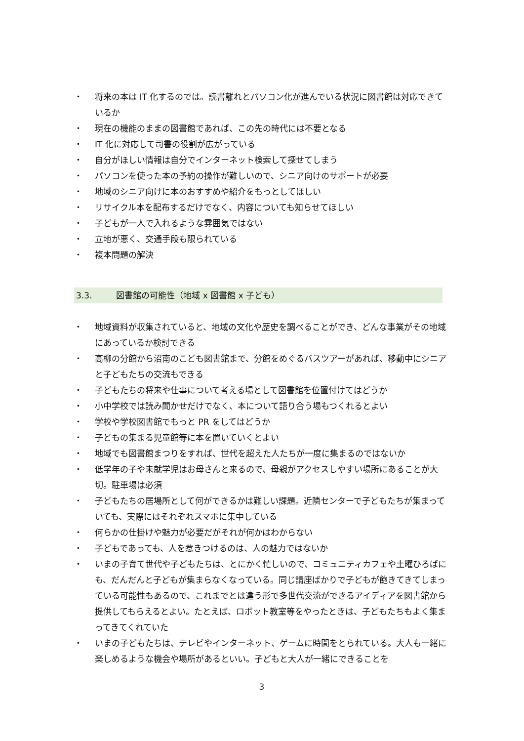・ 将来の本は IT 化するのでは。読書離れとパソコン化が進んでいる状況に図書館は対応できているか
・ 現在の機能のままの図書館であれば、この先の時代には不要となる
・ IT 化に対応して司書の役割が広がっている
・ 自分がほしい情報は自分でインターネット検索して探せてしまう
・ パソコンを使った本の予約の操作が難しいので、シニア向けのサポートが必要
・ 地域のシニア向けに本のおすすめや紹介をもっとしてほしい
・ リサイクル本を配布するだけでなく、内容についても知らせてほしい
・ 子どもが一人で入れるような雰囲気ではない
・ 立地が悪く、交通手段も限られている
・ 複本問題の解決
3.3. 図書館の可能性（地域 x 図書館 x 子ども）
・ 地域資料が収集されていると、地域の文化や歴史を調べることができ、どんな事業がその地域にあっているか検討できる
・ 高柳の分館から沼南のこども図書館まで、分館をめぐるバスツアーがあれば、移動中にシニアと子どもたちの交流もできる
・ 子どもたちの将来や仕事について考える場として図書館を位置付けてはどうか
・ 小中学校では読み聞かせだけでなく、本について語り合う場もつくれるとよい
・ 学校や学校図書館でもっと PR をしてはどうか
・ 子どもの集まる児童館等に本を置いていくとよい
・ 地域でも図書館まつりをすれば、世代を超えた人たちが一度に集まるのではないか
・ 低学年の子や未就学児はお母さんと来るので、母親がアクセスしやすい場所にあることが大切。駐車場は必須
・ 子どもたちの居場所として何ができるかは難しい課題。近隣センターで子どもたちが集まっていても、実際にはそれぞれスマホに集中している
・ 何らかの仕掛けや魅力が必要だがそれが何かはわからない
・ 子どもであっても、人を惹きつけるのは、人の魅力ではないか
・ いまの子育て世代や子どもたちは、とにかく忙しいので、コミュニティカフェや土曜ひろばにも、だんだんと子どもが集まらなくなっている。同じ講座ばかりで子どもが飽きてきてしまっている可能性もあるので、これまでとは違う形で多世代交流ができるアイディアを図書館から提供してもらえるとよい。たとえば、ロボット教室等をやったときは、子どもたちもよく集まってきてくれていた
・ いまの子どもたちは、テレビやインターネット、ゲームに時間をとられている。大人も一緒に楽しめるような機会や場所があるといい。子どもと大人が一緒にできることを
3